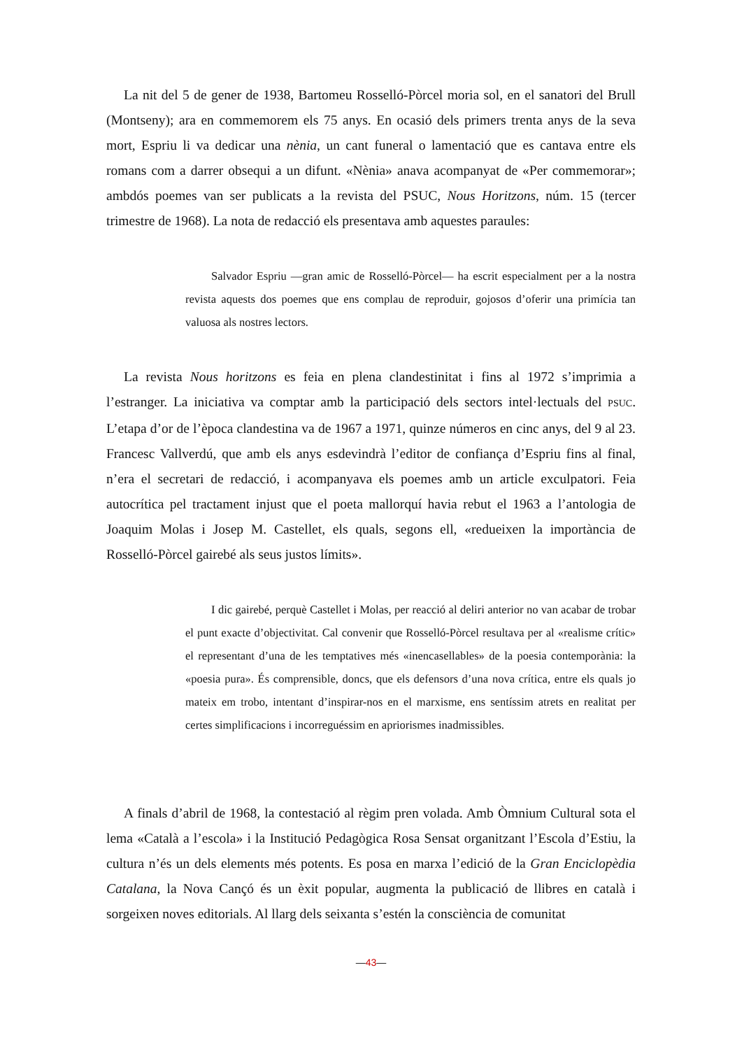La nit del 5 de gener de 1938, Bartomeu Rosselló-Pòrcel moria sol, en el sanatori del Brull (Montseny); ara en commemorem els 75 anys. En ocasió dels primers trenta anys de la seva mort, Espriu li va dedicar una nènia, un cant funeral o lamentació que es cantava entre els romans com a darrer obsequi a un difunt. «Nènia» anava acompanyat de «Per commemorar»; ambdós poemes van ser publicats a la revista del PSUC, Nous Horitzons, núm. 15 (tercer trimestre de 1968). La nota de redacció els presentava amb aquestes paraules:
Salvador Espriu —gran amic de Rosselló-Pòrcel— ha escrit especialment per a la nostra revista aquests dos poemes que ens complau de reproduir, gojosos d’oferir una primícia tan valuosa als nostres lectors.
La revista Nous horitzons es feia en plena clandestinitat i fins al 1972 s’imprimia a l’estranger. La iniciativa va comptar amb la participació dels sectors intel·lectuals del PSUC. L’etapa d’or de l’època clandestina va de 1967 a 1971, quinze números en cinc anys, del 9 al 23. Francesc Vallverdú, que amb els anys esdevindrà l’editor de confiança d’Espriu fins al final, n’era el secretari de redacció, i acompanyava els poemes amb un article exculpatori. Feia autocrítica pel tractament injust que el poeta mallorquí havia rebut el 1963 a l’antologia de Joaquim Molas i Josep M. Castellet, els quals, segons ell, «redueixen la importància de Rosselló-Pòrcel gairebé als seus justos límits».
I dic gairebé, perquè Castellet i Molas, per reacció al deliri anterior no van acabar de trobar el punt exacte d’objectivitat. Cal convenir que Rosselló-Pòrcel resultava per al «realisme crític» el representant d’una de les temptatives més «inencasellables» de la poesia contemporània: la «poesia pura». És comprensible, doncs, que els defensors d’una nova crítica, entre els quals jo mateix em trobo, intentant d’inspirar-nos en el marxisme, ens sentíssim atrets en realitat per certes simplificacions i incorreguéssim en apriorismes inadmissibles.
A finals d’abril de 1968, la contestació al règim pren volada. Amb Òmnium Cultural sota el lema «Català a l’escola» i la Institució Pedagògica Rosa Sensat organitzant l’Escola d’Estiu, la cultura n’és un dels elements més potents. Es posa en marxa l’edició de la Gran Enciclopèdia Catalana, la Nova Cançó és un èxit popular, augmenta la publicació de llibres en català i sorgeixen noves editorials. Al llarg dels seixanta s’estén la consciència de comunitat
—43—